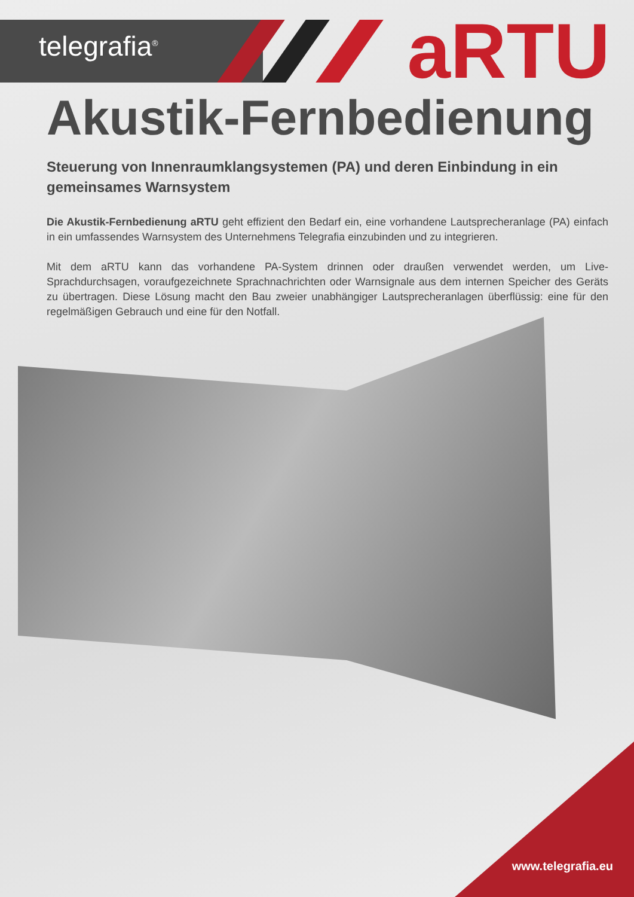telegrafia<sup>®</sup> aRTU
Akustik-Fernbedienung
Steuerung von Innenraumklangsystemen (PA) und deren Einbindung in ein gemeinsames Warnsystem
Die Akustik-Fernbedienung aRTU geht effizient den Bedarf ein, eine vorhandene Lautsprecheranlage (PA) einfach in ein umfassendes Warnsystem des Unternehmens Telegrafia einzubinden und zu integrieren.
Mit dem aRTU kann das vorhandene PA-System drinnen oder draußen verwendet werden, um Live-Sprachdurchsagen, voraufgezeichnete Sprachnachrichten oder Warnsignale aus dem internen Speicher des Geräts zu übertragen. Diese Lösung macht den Bau zweier unabhängiger Lautsprecheranlagen überflüssig: eine für den regelmäßigen Gebrauch und eine für den Notfall.
www.telegrafia.eu